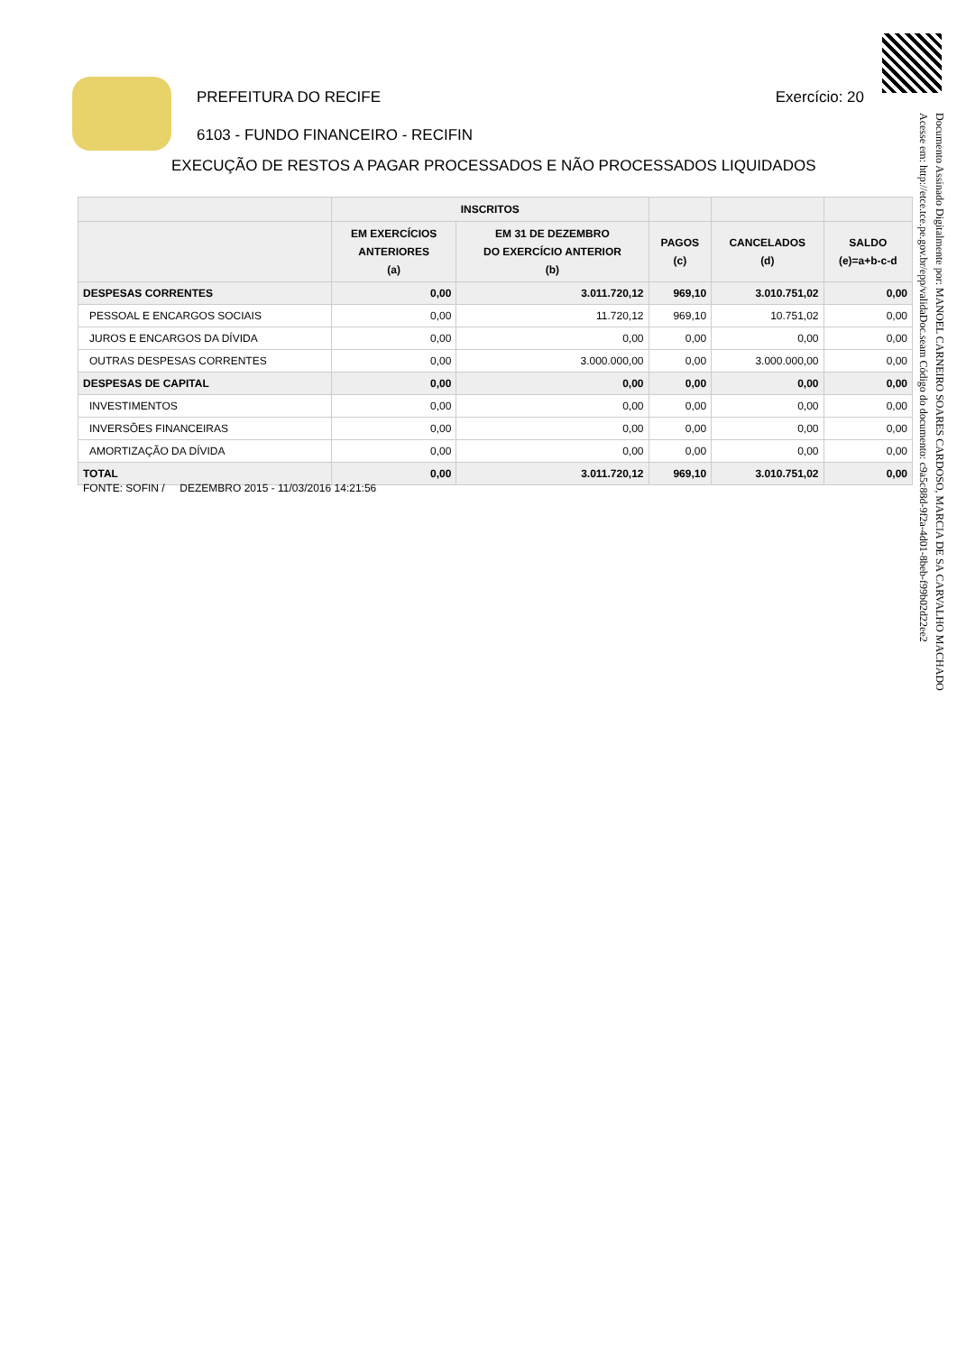PREFEITURA DO RECIFE Exercício: 20
6103 - FUNDO FINANCEIRO - RECIFIN
EXECUÇÃO DE RESTOS A PAGAR PROCESSADOS E NÃO PROCESSADOS LIQUIDADOS
| | INSCRITOS | | | | |
| --- | --- | --- | --- | --- | --- |
| | EM EXERCÍCIOS ANTERIORES (a) | EM 31 DE DEZEMBRO DO EXERCÍCIO ANTERIOR (b) | PAGOS (c) | CANCELADOS (d) | SALDO (e)=a+b-c-d |
| DESPESAS CORRENTES | 0,00 | 3.011.720,12 | 969,10 | 3.010.751,02 | 0,00 |
| PESSOAL E ENCARGOS SOCIAIS | 0,00 | 11.720,12 | 969,10 | 10.751,02 | 0,00 |
| JUROS E ENCARGOS DA DÍVIDA | 0,00 | 0,00 | 0,00 | 0,00 | 0,00 |
| OUTRAS DESPESAS CORRENTES | 0,00 | 3.000.000,00 | 0,00 | 3.000.000,00 | 0,00 |
| DESPESAS DE CAPITAL | 0,00 | 0,00 | 0,00 | 0,00 | 0,00 |
| INVESTIMENTOS | 0,00 | 0,00 | 0,00 | 0,00 | 0,00 |
| INVERSÕES FINANCEIRAS | 0,00 | 0,00 | 0,00 | 0,00 | 0,00 |
| AMORTIZAÇÃO DA DÍVIDA | 0,00 | 0,00 | 0,00 | 0,00 | 0,00 |
| TOTAL | 0,00 | 3.011.720,12 | 969,10 | 3.010.751,02 | 0,00 |
FONTE: SOFIN / DEZEMBRO 2015 - 11/03/2016 14:21:56
Documento Assinado Digitalmente por: MANOEL CARNEIRO SOARES CARDOSO, MARCIA DE SA CARVALHO MACHADO
Acesse em: http://etce.tce.pe.gov.br/epp/validaDoc.seam Código do documento: c9a5c88d-9f2a-4d01-8beb-f99b02d22ee2